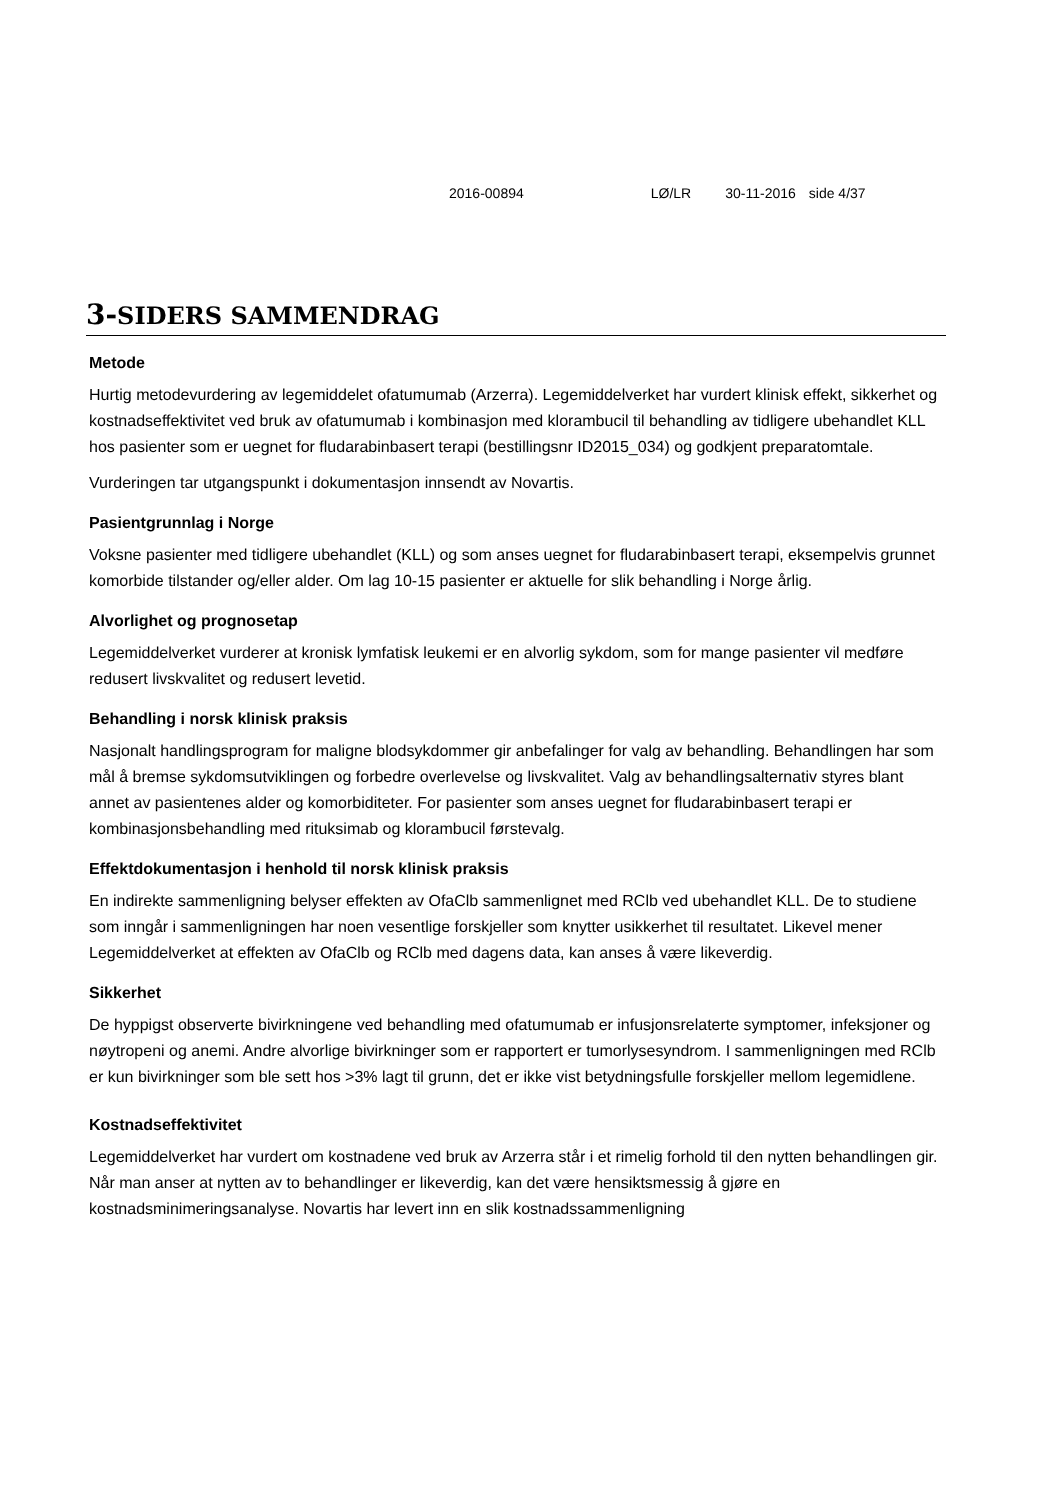2016-00894 LØ/LR 30-11-2016 side 4/37
3-SIDERS SAMMENDRAG
Metode
Hurtig metodevurdering av legemiddelet ofatumumab (Arzerra). Legemiddelverket har vurdert klinisk effekt, sikkerhet og kostnadseffektivitet ved bruk av ofatumumab i kombinasjon med klorambucil til behandling av tidligere ubehandlet KLL hos pasienter som er uegnet for fludarabinbasert terapi (bestillingsnr ID2015_034) og godkjent preparatomtale.
Vurderingen tar utgangspunkt i dokumentasjon innsendt av Novartis.
Pasientgrunnlag i Norge
Voksne pasienter med tidligere ubehandlet (KLL) og som anses uegnet for fludarabinbasert terapi, eksempelvis grunnet komorbide tilstander og/eller alder. Om lag 10-15 pasienter er aktuelle for slik behandling i Norge årlig.
Alvorlighet og prognosetap
Legemiddelverket vurderer at kronisk lymfatisk leukemi er en alvorlig sykdom, som for mange pasienter vil medføre redusert livskvalitet og redusert levetid.
Behandling i norsk klinisk praksis
Nasjonalt handlingsprogram for maligne blodsykdommer gir anbefalinger for valg av behandling. Behandlingen har som mål å bremse sykdomsutviklingen og forbedre overlevelse og livskvalitet. Valg av behandlingsalternativ styres blant annet av pasientenes alder og komorbiditeter. For pasienter som anses uegnet for fludarabinbasert terapi er kombinasjonsbehandling med rituksimab og klorambucil førstevalg.
Effektdokumentasjon i henhold til norsk klinisk praksis
En indirekte sammenligning belyser effekten av OfaClb sammenlignet med RClb ved ubehandlet KLL. De to studiene som inngår i sammenligningen har noen vesentlige forskjeller som knytter usikkerhet til resultatet. Likevel mener Legemiddelverket at effekten av OfaClb og RClb med dagens data, kan anses å være likeverdig.
Sikkerhet
De hyppigst observerte bivirkningene ved behandling med ofatumumab er infusjonsrelaterte symptomer, infeksjoner og nøytropeni og anemi. Andre alvorlige bivirkninger som er rapportert er tumorlysesyndrom. I sammenligningen med RClb er kun bivirkninger som ble sett hos >3% lagt til grunn, det er ikke vist betydningsfulle forskjeller mellom legemidlene.
Kostnadseffektivitet
Legemiddelverket har vurdert om kostnadene ved bruk av Arzerra står i et rimelig forhold til den nytten behandlingen gir. Når man anser at nytten av to behandlinger er likeverdig, kan det være hensiktsmessig å gjøre en kostnadsminimeringsanalyse. Novartis har levert inn en slik kostnadssammenligning